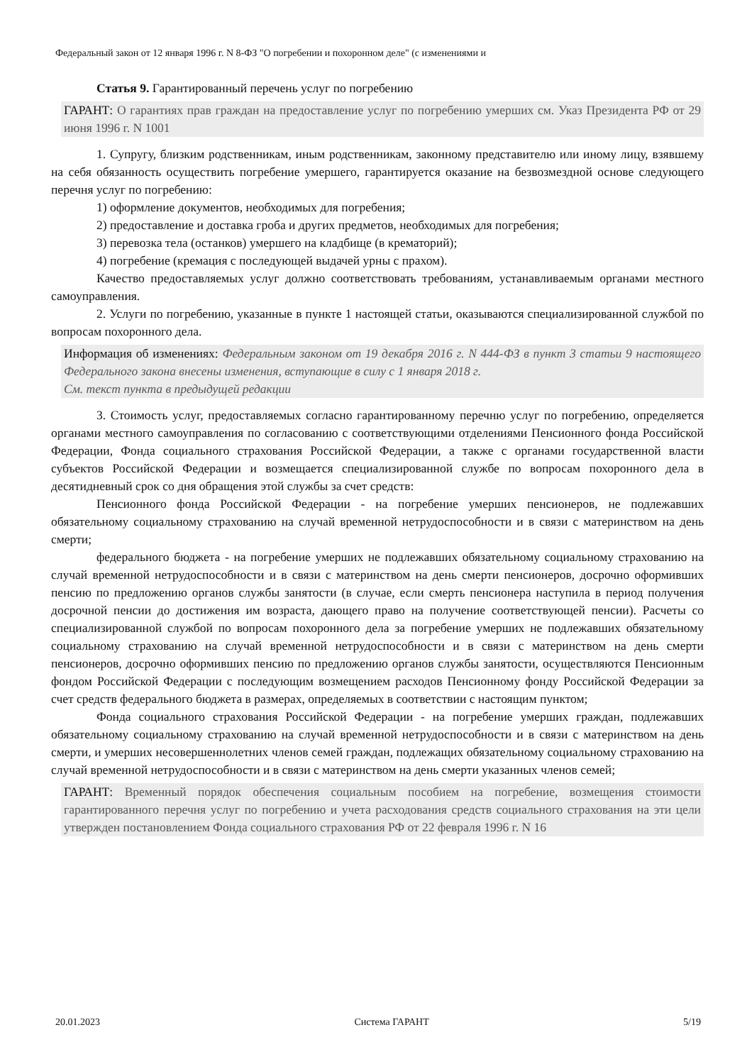Федеральный закон от 12 января 1996 г. N 8-ФЗ "О погребении и похоронном деле" (с изменениями и
Статья 9. Гарантированный перечень услуг по погребению
ГАРАНТ: О гарантиях прав граждан на предоставление услуг по погребению умерших см. Указ Президента РФ от 29 июня 1996 г. N 1001
1. Супругу, близким родственникам, иным родственникам, законному представителю или иному лицу, взявшему на себя обязанность осуществить погребение умершего, гарантируется оказание на безвозмездной основе следующего перечня услуг по погребению:
1) оформление документов, необходимых для погребения;
2) предоставление и доставка гроба и других предметов, необходимых для погребения;
3) перевозка тела (останков) умершего на кладбище (в крематорий);
4) погребение (кремация с последующей выдачей урны с прахом).
Качество предоставляемых услуг должно соответствовать требованиям, устанавливаемым органами местного самоуправления.
2. Услуги по погребению, указанные в пункте 1 настоящей статьи, оказываются специализированной службой по вопросам похоронного дела.
Информация об изменениях: Федеральным законом от 19 декабря 2016 г. N 444-ФЗ в пункт 3 статьи 9 настоящего Федерального закона внесены изменения, вступающие в силу с 1 января 2018 г.
См. текст пункта в предыдущей редакции
3. Стоимость услуг, предоставляемых согласно гарантированному перечню услуг по погребению, определяется органами местного самоуправления по согласованию с соответствующими отделениями Пенсионного фонда Российской Федерации, Фонда социального страхования Российской Федерации, а также с органами государственной власти субъектов Российской Федерации и возмещается специализированной службе по вопросам похоронного дела в десятидневный срок со дня обращения этой службы за счет средств:
Пенсионного фонда Российской Федерации - на погребение умерших пенсионеров, не подлежавших обязательному социальному страхованию на случай временной нетрудоспособности и в связи с материнством на день смерти;
федерального бюджета - на погребение умерших не подлежавших обязательному социальному страхованию на случай временной нетрудоспособности и в связи с материнством на день смерти пенсионеров, досрочно оформивших пенсию по предложению органов службы занятости (в случае, если смерть пенсионера наступила в период получения досрочной пенсии до достижения им возраста, дающего право на получение соответствующей пенсии). Расчеты со специализированной службой по вопросам похоронного дела за погребение умерших не подлежавших обязательному социальному страхованию на случай временной нетрудоспособности и в связи с материнством на день смерти пенсионеров, досрочно оформивших пенсию по предложению органов службы занятости, осуществляются Пенсионным фондом Российской Федерации с последующим возмещением расходов Пенсионному фонду Российской Федерации за счет средств федерального бюджета в размерах, определяемых в соответствии с настоящим пунктом;
Фонда социального страхования Российской Федерации - на погребение умерших граждан, подлежавших обязательному социальному страхованию на случай временной нетрудоспособности и в связи с материнством на день смерти, и умерших несовершеннолетних членов семей граждан, подлежащих обязательному социальному страхованию на случай временной нетрудоспособности и в связи с материнством на день смерти указанных членов семей;
ГАРАНТ: Временный порядок обеспечения социальным пособием на погребение, возмещения стоимости гарантированного перечня услуг по погребению и учета расходования средств социального страхования на эти цели утвержден постановлением Фонда социального страхования РФ от 22 февраля 1996 г. N 16
20.01.2023 Система ГАРАНТ 5/19